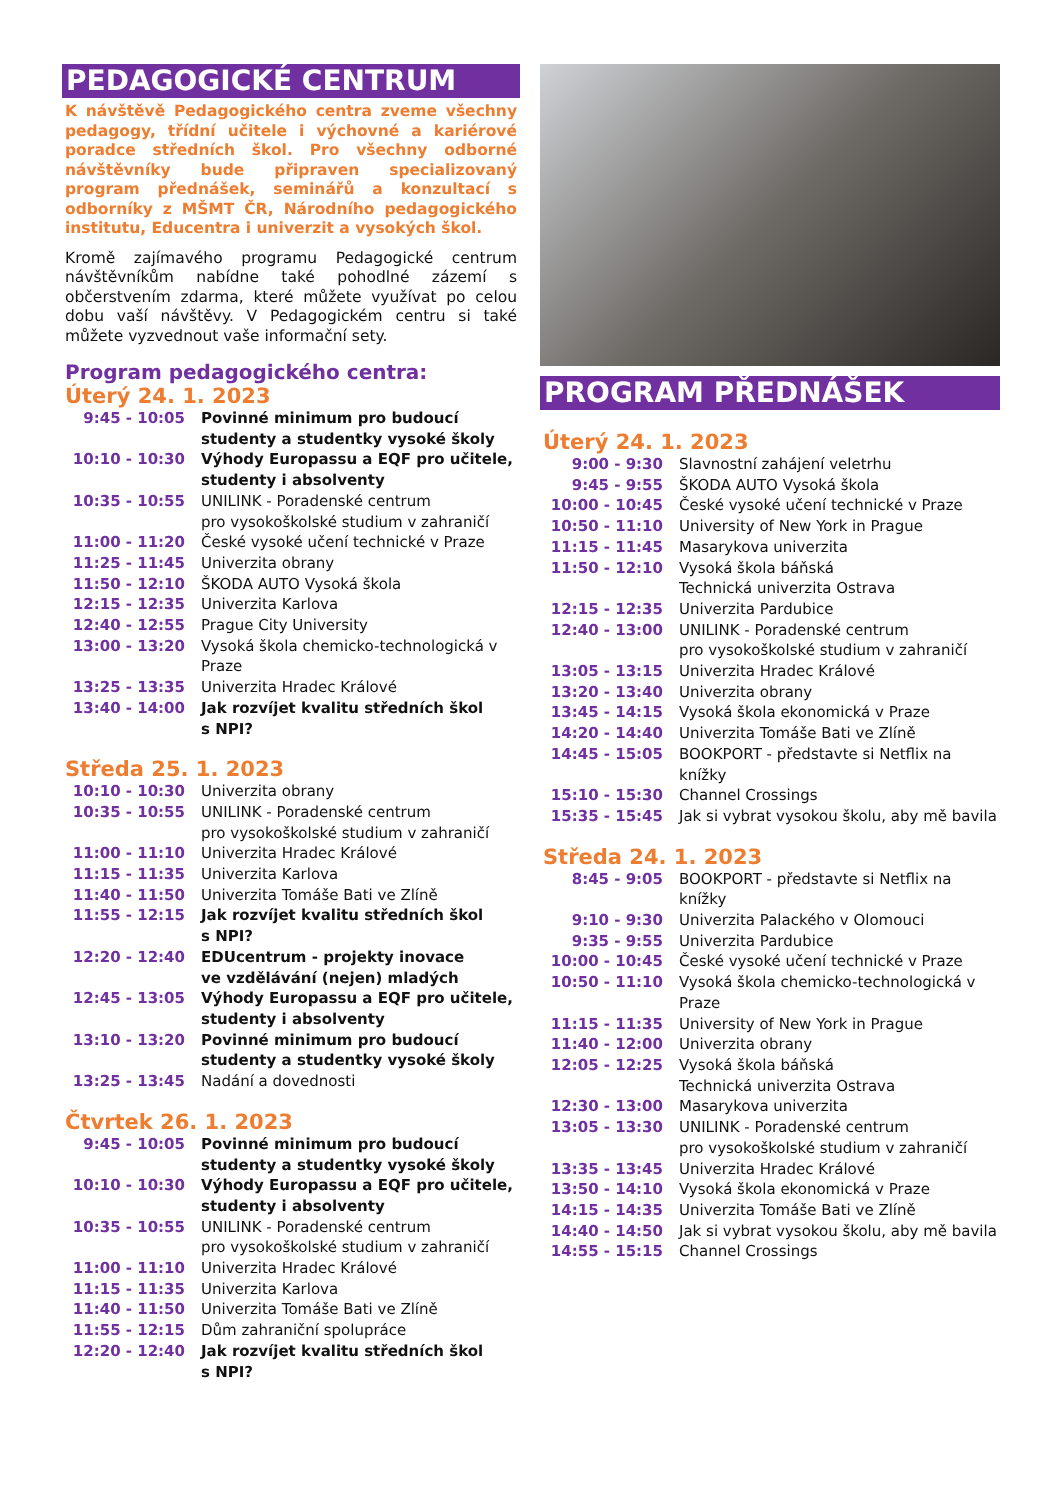PEDAGOGICKÉ CENTRUM
K návštěvě Pedagogického centra zveme všechny pedagogy, třídní učitele i výchovné a kariérové poradce středních škol. Pro všechny odborné návštěvníky bude připraven specializovaný program přednášek, seminářů a konzultací s odborníky z MŠMT ČR, Národního pedagogického institutu, Educentra i univerzit a vysokých škol.
Kromě zajímavého programu Pedagogické centrum návštěvníkům nabídne také pohodlné zázemí s občerstvením zdarma, které můžete využívat po celou dobu vaší návštěvy. V Pedagogickém centru si také můžete vyzvednout vaše informační sety.
Program pedagogického centra:
Úterý 24. 1. 2023
| 9:45 - 10:05 | Povinné minimum pro budoucí studenty a studentky vysoké školy |
| 10:10 - 10:30 | Výhody Europassu a EQF pro učitele, studenty i absolventy |
| 10:35 - 10:55 | UNILINK - Poradenské centrum pro vysokoškolské studium v zahraničí |
| 11:00 - 11:20 | České vysoké učení technické v Praze |
| 11:25 - 11:45 | Univerzita obrany |
| 11:50 - 12:10 | ŠKODA AUTO Vysoká škola |
| 12:15 - 12:35 | Univerzita Karlova |
| 12:40 - 12:55 | Prague City University |
| 13:00 - 13:20 | Vysoká škola chemicko-technologická v Praze |
| 13:25 - 13:35 | Univerzita Hradec Králové |
| 13:40 - 14:00 | Jak rozvíjet kvalitu středních škol s NPI? |
Středa 25. 1. 2023
| 10:10 - 10:30 | Univerzita obrany |
| 10:35 - 10:55 | UNILINK - Poradenské centrum pro vysokoškolské studium v zahraničí |
| 11:00 - 11:10 | Univerzita Hradec Králové |
| 11:15 - 11:35 | Univerzita Karlova |
| 11:40 - 11:50 | Univerzita Tomáše Bati ve Zlíně |
| 11:55 - 12:15 | Jak rozvíjet kvalitu středních škol s NPI? |
| 12:20 - 12:40 | EDUcentrum - projekty inovace ve vzdělávání (nejen) mladých |
| 12:45 - 13:05 | Výhody Europassu a EQF pro učitele, studenty i absolventy |
| 13:10 - 13:20 | Povinné minimum pro budoucí studenty a studentky vysoké školy |
| 13:25 - 13:45 | Nadání a dovednosti |
Čtvrtek 26. 1. 2023
| 9:45 - 10:05 | Povinné minimum pro budoucí studenty a studentky vysoké školy |
| 10:10 - 10:30 | Výhody Europassu a EQF pro učitele, studenty i absolventy |
| 10:35 - 10:55 | UNILINK - Poradenské centrum pro vysokoškolské studium v zahraničí |
| 11:00 - 11:10 | Univerzita Hradec Králové |
| 11:15 - 11:35 | Univerzita Karlova |
| 11:40 - 11:50 | Univerzita Tomáše Bati ve Zlíně |
| 11:55 - 12:15 | Dům zahraniční spolupráce |
| 12:20 - 12:40 | Jak rozvíjet kvalitu středních škol s NPI? |
PROGRAM PŘEDNÁŠEK
Úterý 24. 1. 2023
| 9:00 - 9:30 | Slavnostní zahájení veletrhu |
| 9:45 - 9:55 | ŠKODA AUTO Vysoká škola |
| 10:00 - 10:45 | České vysoké učení technické v Praze |
| 10:50 - 11:10 | University of New York in Prague |
| 11:15 - 11:45 | Masarykova univerzita |
| 11:50 - 12:10 | Vysoká škola báňská Technická univerzita Ostrava |
| 12:15 - 12:35 | Univerzita Pardubice |
| 12:40 - 13:00 | UNILINK - Poradenské centrum pro vysokoškolské studium v zahraničí |
| 13:05 - 13:15 | Univerzita Hradec Králové |
| 13:20 - 13:40 | Univerzita obrany |
| 13:45 - 14:15 | Vysoká škola ekonomická v Praze |
| 14:20 - 14:40 | Univerzita Tomáše Bati ve Zlíně |
| 14:45 - 15:05 | BOOKPORT - představte si Netflix na knížky |
| 15:10 - 15:30 | Channel Crossings |
| 15:35 - 15:45 | Jak si vybrat vysokou školu, aby mě bavila |
Středa 24. 1. 2023
| 8:45 - 9:05 | BOOKPORT - představte si Netflix na knížky |
| 9:10 - 9:30 | Univerzita Palackého v Olomouci |
| 9:35 - 9:55 | Univerzita Pardubice |
| 10:00 - 10:45 | České vysoké učení technické v Praze |
| 10:50 - 11:10 | Vysoká škola chemicko-technologická v Praze |
| 11:15 - 11:35 | University of New York in Prague |
| 11:40 - 12:00 | Univerzita obrany |
| 12:05 - 12:25 | Vysoká škola báňská Technická univerzita Ostrava |
| 12:30 - 13:00 | Masarykova univerzita |
| 13:05 - 13:30 | UNILINK - Poradenské centrum pro vysokoškolské studium v zahraničí |
| 13:35 - 13:45 | Univerzita Hradec Králové |
| 13:50 - 14:10 | Vysoká škola ekonomická v Praze |
| 14:15 - 14:35 | Univerzita Tomáše Bati ve Zlíně |
| 14:40 - 14:50 | Jak si vybrat vysokou školu, aby mě bavila |
| 14:55 - 15:15 | Channel Crossings |